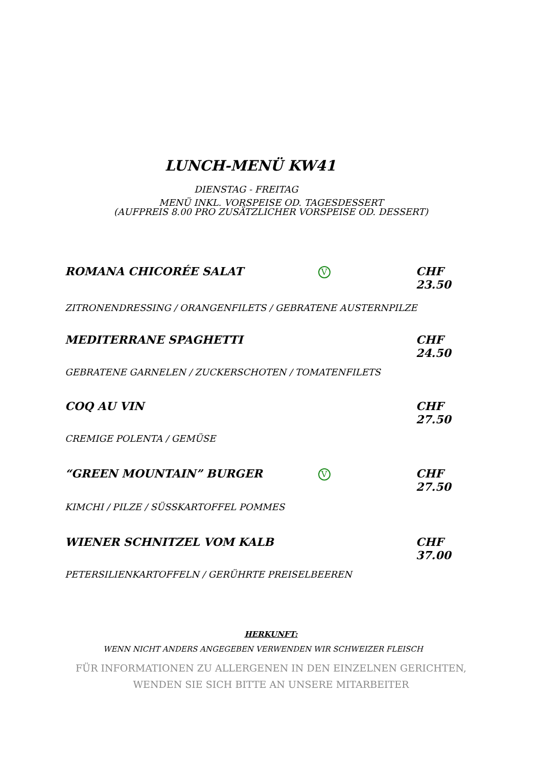LUNCH-MENÜ KW41
DIENSTAG - FREITAG
MENÜ INKL. VORSPEISE OD. TAGESDESSERT
(AUFPREIS 8.00 PRO ZUSÄTZLICHER VORSPEISE OD. DESSERT)
ROMANA CHICORÉE SALAT
V
CHF 23.50
ZITRONENDRESSING / ORANGENFILETS / GEBRATENE AUSTERNPILZE
MEDITERRANE SPAGHETTI CHF 24.50
GEBRATENE GARNELEN / ZUCKERSCHOTEN / TOMATENFILETS
COQ AU VIN CHF 27.50
CREMIGE POLENTA / GEMÜSE
“GREEN MOUNTAIN” BURGER
V
CHF 27.50
KIMCHI / PILZE / SÜSSKARTOFFEL POMMES
WIENER SCHNITZEL VOM KALB CHF 37.00
PETERSILIENKARTOFFELN / GERÜHRTE PREISELBEEREN
HERKUNFT:
WENN NICHT ANDERS ANGEGEBEN VERWENDEN WIR SCHWEIZER FLEISCH
FÜR INFORMATIONEN ZU ALLERGENEN IN DEN EINZELNEN GERICHTEN,
WENDEN SIE SICH BITTE AN UNSERE MITARBEITER